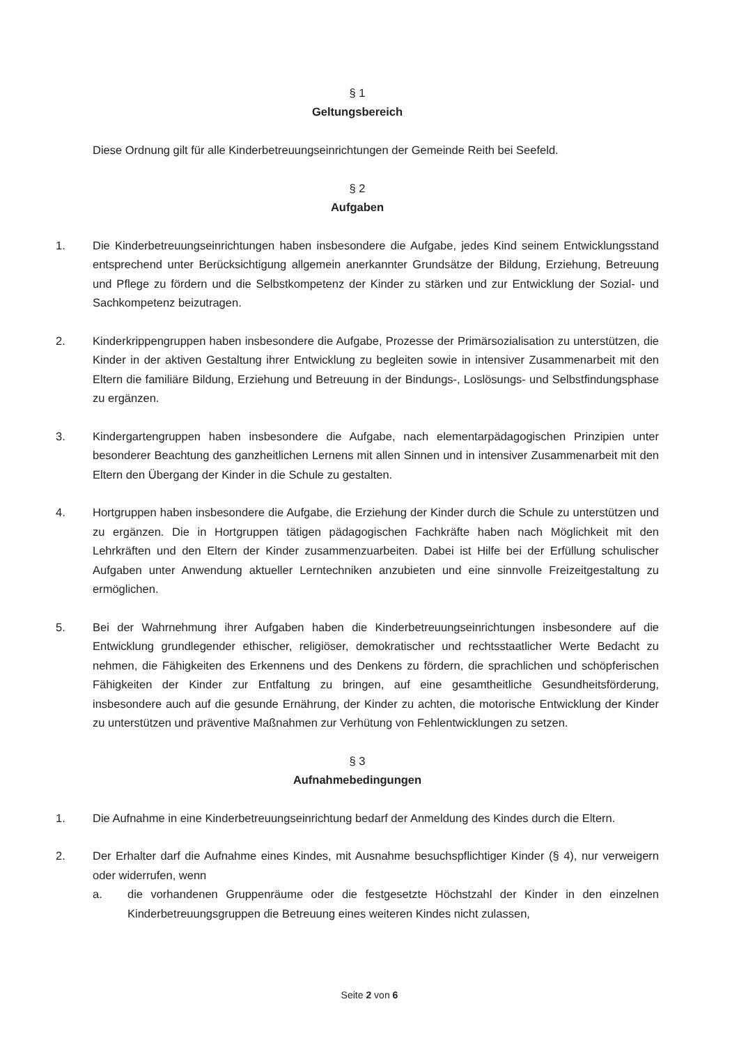§ 1
Geltungsbereich
Diese Ordnung gilt für alle Kinderbetreuungseinrichtungen der Gemeinde Reith bei Seefeld.
§ 2
Aufgaben
1. Die Kinderbetreuungseinrichtungen haben insbesondere die Aufgabe, jedes Kind seinem Entwicklungsstand entsprechend unter Berücksichtigung allgemein anerkannter Grundsätze der Bildung, Erziehung, Betreuung und Pflege zu fördern und die Selbstkompetenz der Kinder zu stärken und zur Entwicklung der Sozial- und Sachkompetenz beizutragen.
2. Kinderkrippengruppen haben insbesondere die Aufgabe, Prozesse der Primärsozialisation zu unterstützen, die Kinder in der aktiven Gestaltung ihrer Entwicklung zu begleiten sowie in intensiver Zusammenarbeit mit den Eltern die familiäre Bildung, Erziehung und Betreuung in der Bindungs-, Loslösungs- und Selbstfindungsphase zu ergänzen.
3. Kindergartengruppen haben insbesondere die Aufgabe, nach elementarpädagogischen Prinzipien unter besonderer Beachtung des ganzheitlichen Lernens mit allen Sinnen und in intensiver Zusammenarbeit mit den Eltern den Übergang der Kinder in die Schule zu gestalten.
4. Hortgruppen haben insbesondere die Aufgabe, die Erziehung der Kinder durch die Schule zu unterstützen und zu ergänzen. Die in Hortgruppen tätigen pädagogischen Fachkräfte haben nach Möglichkeit mit den Lehrkräften und den Eltern der Kinder zusammenzuarbeiten. Dabei ist Hilfe bei der Erfüllung schulischer Aufgaben unter Anwendung aktueller Lerntechniken anzubieten und eine sinnvolle Freizeitgestaltung zu ermöglichen.
5. Bei der Wahrnehmung ihrer Aufgaben haben die Kinderbetreuungseinrichtungen insbesondere auf die Entwicklung grundlegender ethischer, religiöser, demokratischer und rechtsstaatlicher Werte Bedacht zu nehmen, die Fähigkeiten des Erkennens und des Denkens zu fördern, die sprachlichen und schöpferischen Fähigkeiten der Kinder zur Entfaltung zu bringen, auf eine gesamtheitliche Gesundheitsförderung, insbesondere auch auf die gesunde Ernährung, der Kinder zu achten, die motorische Entwicklung der Kinder zu unterstützen und präventive Maßnahmen zur Verhütung von Fehlentwicklungen zu setzen.
§ 3
Aufnahmebedingungen
1. Die Aufnahme in eine Kinderbetreuungseinrichtung bedarf der Anmeldung des Kindes durch die Eltern.
2. Der Erhalter darf die Aufnahme eines Kindes, mit Ausnahme besuchspflichtiger Kinder (§ 4), nur verweigern oder widerrufen, wenn
a. die vorhandenen Gruppenräume oder die festgesetzte Höchstzahl der Kinder in den einzelnen Kinderbetreuungsgruppen die Betreuung eines weiteren Kindes nicht zulassen,
Seite 2 von 6